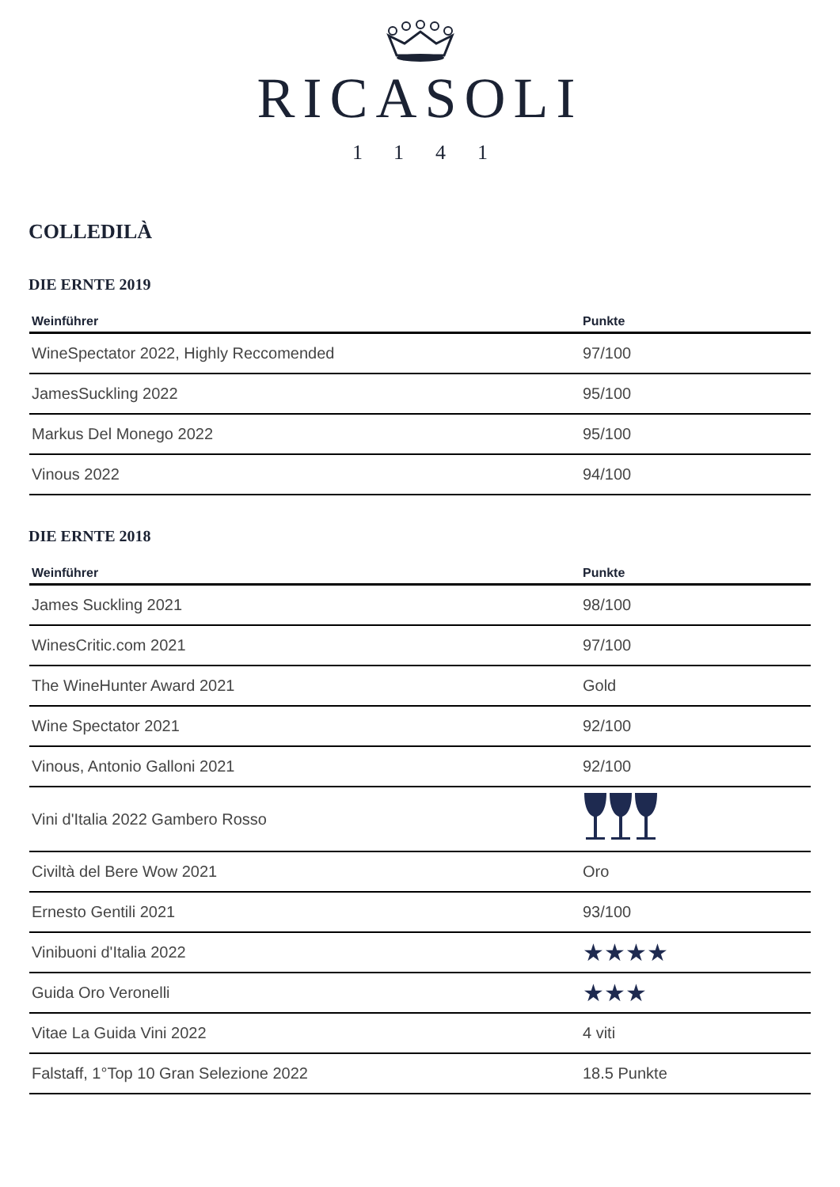RICASOLI
1141
COLLEDILÀ
DIE ERNTE 2019
| Weinführer | Punkte |
| --- | --- |
| WineSpectator 2022, Highly Reccomended | 97/100 |
| JamesSuckling 2022 | 95/100 |
| Markus Del Monego 2022 | 95/100 |
| Vinous 2022 | 94/100 |
DIE ERNTE 2018
| Weinführer | Punkte |
| --- | --- |
| James Suckling 2021 | 98/100 |
| WinesCritic.com 2021 | 97/100 |
| The WineHunter Award 2021 | Gold |
| Wine Spectator 2021 | 92/100 |
| Vinous, Antonio Galloni 2021 | 92/100 |
| Vini d'Italia 2022 Gambero Rosso | |
| Civiltà del Bere Wow 2021 | Oro |
| Ernesto Gentili 2021 | 93/100 |
| Vinibuoni d'Italia 2022 | ★★★★ |
| Guida Oro Veronelli | ★★★ |
| Vitae La Guida Vini 2022 | 4 viti |
| Falstaff, 1°Top 10 Gran Selezione 2022 | 18.5 Punkte |